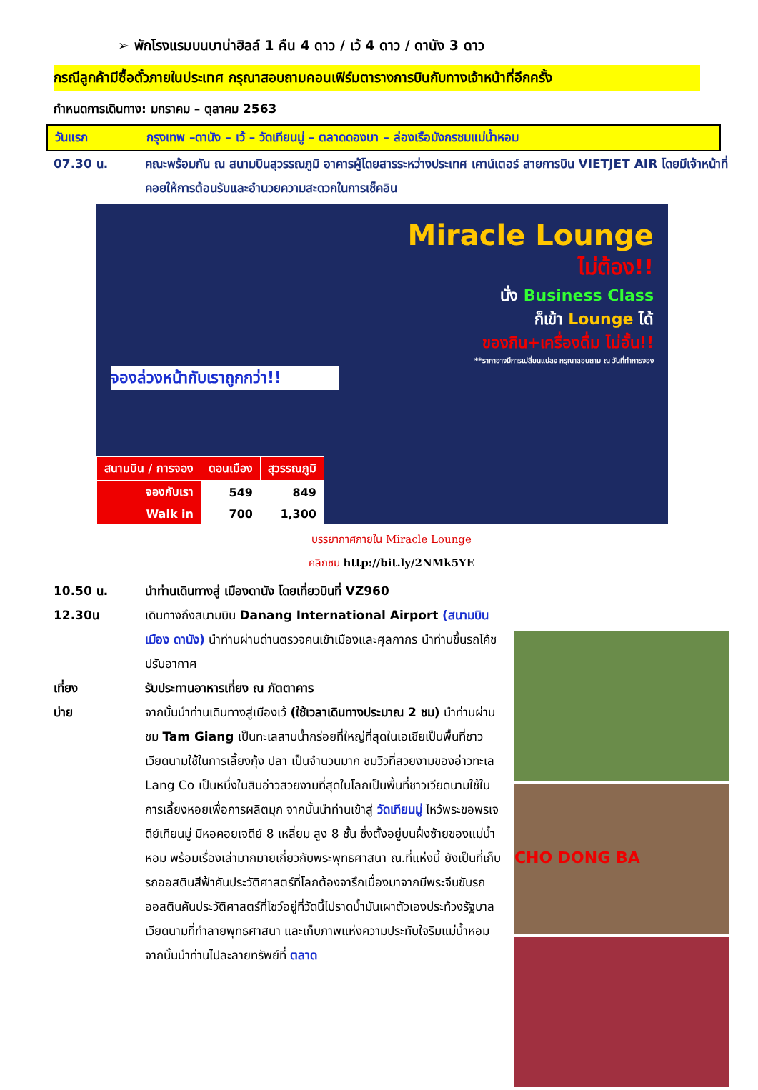➢ พักโรงแรมบนบาน่าฮิลล์ 1 คืน 4 ดาว / เว้ 4 ดาว / ดานัง 3 ดาว
กรณีลูกค้ามีซื้อตั๋วภายในประเทศ กรุณาสอบถามคอนเฟิร์มตารางการบินกับทางเจ้าหน้าที่อีกครั้ง
กำหนดการเดินทาง: มกราคม – ตุลาคม 2563
วันแรก กรุงเทพ –ดานัง – เว้ – วัดเทียนมู่ – ตลาดดองบา – ล่องเรือมังกรชมแม่น้ำหอม
07.30 น. คณะพร้อมกัน ณ สนามบินสุวรรณภูมิ อาคารผู้โดยสารระหว่างประเทศ เคาน์เตอร์ สายการบิน VIETJET AIR โดยมีเจ้าหน้าที่คอยให้การต้อนรับและอำนวยความสะดวกในการเช็คอิน
Miracle Lounge
ไม่ต้อง!!
นั่ง Business Class
ก็เข้า Lounge ได้
ของกิน+เครื่องดื่ม ไม่อั้น!!
**ราคาอาจมีการเปลี่ยนแปลง กรุณาสอบถาม ณ วันที่ทำการจอง
จองล่วงหน้ากับเราถูกกว่า!!
| สนามบิน / การจอง | ดอนเมือง | สุวรรณภูมิ |
| --- | --- | --- |
| จองกับเรา | 549 | 849 |
| Walk in | 700 | 1,300 |
บรรยากาศภายใน Miracle Lounge
คลิกชม http://bit.ly/2NMk5YE
10.50 น. นำท่านเดินทางสู่ เมืองดานัง โดยเที่ยวบินที่ VZ960
12.30น เดินทางถึงสนามบิน Danang International Airport (สนามบินเมือง ดานัง) นำท่านผ่านด่านตรวจคนเข้าเมืองและศุลกากร นำท่านขึ้นรถโค้ชปรับอากาศ
เที่ยง รับประทานอาหารเที่ยง ณ ภัตตาคาร
บ่าย จากนั้นนำท่านเดินทางสู่เมืองเว้ (ใช้เวลาเดินทางประมาณ 2 ชม) นำท่านผ่านชม Tam Giang เป็นทะเลสาบน้ำกร่อยที่ใหญ่ที่สุดในเอเชียเป็นพื้นที่ชาวเวียดนามใช้ในการเลี้ยงกุ้ง ปลา เป็นจำนวนมาก ชมวิวที่สวยงามของอ่าวทะเล Lang Co เป็นหนึ่งในสิบอ่าวสวยงามที่สุดในโลกเป็นพื้นที่ชาวเวียดนามใช้ในการเลี้ยงหอยเพื่อการผลิตมุก จากนั้นนำท่านเข้าสู่ วัดเทียนมู่ ไหว้พระขอพรเจดีย์เทียนมู่ มีหอคอยเจดีย์ 8 เหลี่ยม สูง 8 ชั้น ซึ่งตั้งอยู่บนฝั่งซ้ายของแม่น้ำหอม พร้อมเรื่องเล่ามากมายเกี่ยวกับพระพุทธศาสนา ณ.ที่แห่งนี้ ยังเป็นที่เก็บรถออสตินสีฟ้าคันประวัติศาสตร์ที่โลกต้องจารึกเนื่องมาจากมีพระจีนขับรถออสตินคันประวัติศาสตร์ที่โชว์อยู่ที่วัดนี้ไปราดน้ำมันเผาตัวเองประท้วงรัฐบาลเวียดนามที่ทำลายพุทธศาสนา และเก็บภาพแห่งความประทับใจริมแม่น้ำหอม จากนั้นนำท่านไปละลายทรัพย์ที่ ตลาด
CHO DONG BA